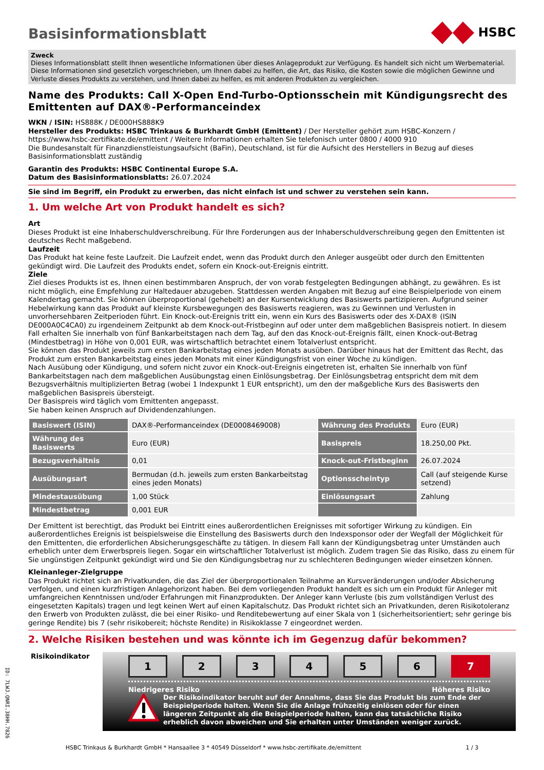HSBC
Basisinformationsblatt
Zweck
Dieses Informationsblatt stellt Ihnen wesentliche Informationen über dieses Anlageprodukt zur Verfügung. Es handelt sich nicht um Werbematerial. Diese Informationen sind gesetzlich vorgeschrieben, um Ihnen dabei zu helfen, die Art, das Risiko, die Kosten sowie die möglichen Gewinne und Verluste dieses Produkts zu verstehen, und Ihnen dabei zu helfen, es mit anderen Produkten zu vergleichen.
Name des Produkts: Call X-Open End-Turbo-Optionsschein mit Kündigungsrecht des Emittenten auf DAX®-Performanceindex
WKN / ISIN: HS888K / DE000HS888K9
Hersteller des Produkts: HSBC Trinkaus & Burkhardt GmbH (Emittent) / Der Hersteller gehört zum HSBC-Konzern / https://www.hsbc-zertifikate.de/emittent / Weitere Informationen erhalten Sie telefonisch unter 0800 / 4000 910
Die Bundesanstalt für Finanzdienstleistungsaufsicht (BaFin), Deutschland, ist für die Aufsicht des Herstellers in Bezug auf dieses Basisinformationsblatt zuständig
Garantin des Produkts: HSBC Continental Europe S.A.
Datum des Basisinformationsblatts: 26.07.2024
Sie sind im Begriff, ein Produkt zu erwerben, das nicht einfach ist und schwer zu verstehen sein kann.
1. Um welche Art von Produkt handelt es sich?
Art
Dieses Produkt ist eine Inhaberschuldverschreibung. Für Ihre Forderungen aus der Inhaberschuldverschreibung gegen den Emittenten ist deutsches Recht maßgebend.
Laufzeit
Das Produkt hat keine feste Laufzeit. Die Laufzeit endet, wenn das Produkt durch den Anleger ausgeübt oder durch den Emittenten gekündigt wird. Die Laufzeit des Produkts endet, sofern ein Knock-out-Ereignis eintritt.
Ziele
Ziel dieses Produkts ist es, Ihnen einen bestimmbaren Anspruch, der von vorab festgelegten Bedingungen abhängt, zu gewähren. Es ist nicht möglich, eine Empfehlung zur Haltedauer abzugeben. Stattdessen werden Angaben mit Bezug auf eine Beispielperiode von einem Kalendertag gemacht. Sie können überproportional (gehebelt) an der Kursentwicklung des Basiswerts partizipieren. Aufgrund seiner Hebelwirkung kann das Produkt auf kleinste Kursbewegungen des Basiswerts reagieren, was zu Gewinnen und Verlusten in unvorhersehbaren Zeitperioden führt. Ein Knock-out-Ereignis tritt ein, wenn ein Kurs des Basiswerts oder des X-DAX® (ISIN DE000A0C4CA0) zu irgendeinem Zeitpunkt ab dem Knock-out-Fristbeginn auf oder unter dem maßgeblichen Basispreis notiert. In diesem Fall erhalten Sie innerhalb von fünf Bankarbeitstagen nach dem Tag, auf den das Knock-out-Ereignis fällt, einen Knock-out-Betrag (Mindestbetrag) in Höhe von 0,001 EUR, was wirtschaftlich betrachtet einem Totalverlust entspricht.
Sie können das Produkt jeweils zum ersten Bankarbeitstag eines jeden Monats ausüben. Darüber hinaus hat der Emittent das Recht, das Produkt zum ersten Bankarbeitstag eines jeden Monats mit einer Kündigungsfrist von einer Woche zu kündigen.
Nach Ausübung oder Kündigung, und sofern nicht zuvor ein Knock-out-Ereignis eingetreten ist, erhalten Sie innerhalb von fünf Bankarbeitstagen nach dem maßgeblichen Ausübungstag einen Einlösungsbetrag. Der Einlösungsbetrag entspricht dem mit dem Bezugsverhältnis multiplizierten Betrag (wobei 1 Indexpunkt 1 EUR entspricht), um den der maßgebliche Kurs des Basiswerts den maßgeblichen Basispreis übersteigt.
Der Basispreis wird täglich vom Emittenten angepasst.
Sie haben keinen Anspruch auf Dividendenzahlungen.
| Basiswert (ISIN) | DAX®-Performanceindex (DE0008469008) | Währung des Produkts | Euro (EUR) |
| Währung des Basiswerts | Euro (EUR) | Basispreis | 18.250,00 Pkt. |
| Bezugsverhältnis | 0,01 | Knock-out-Fristbeginn | 26.07.2024 |
| Ausübungsart | Bermudan (d.h. jeweils zum ersten Bankarbeitstag eines jeden Monats) | Optionsscheintyp | Call (auf steigende Kurse setzend) |
| Mindestausübung | 1,00 Stück | Einlösungsart | Zahlung |
| Mindestbetrag | 0,001 EUR | | |
Der Emittent ist berechtigt, das Produkt bei Eintritt eines außerordentlichen Ereignisses mit sofortiger Wirkung zu kündigen. Ein außerordentliches Ereignis ist beispielsweise die Einstellung des Basiswerts durch den Indexsponsor oder der Wegfall der Möglichkeit für den Emittenten, die erforderlichen Absicherungsgeschäfte zu tätigen. In diesem Fall kann der Kündigungsbetrag unter Umständen auch erheblich unter dem Erwerbspreis liegen. Sogar ein wirtschaftlicher Totalverlust ist möglich. Zudem tragen Sie das Risiko, dass zu einem für Sie ungünstigen Zeitpunkt gekündigt wird und Sie den Kündigungsbetrag nur zu schlechteren Bedingungen wieder einsetzen können.
Kleinanleger-Zielgruppe
Das Produkt richtet sich an Privatkunden, die das Ziel der überproportionalen Teilnahme an Kursveränderungen und/oder Absicherung verfolgen, und einen kurzfristigen Anlagehorizont haben. Bei dem vorliegenden Produkt handelt es sich um ein Produkt für Anleger mit umfangreichen Kenntnissen und/oder Erfahrungen mit Finanzprodukten. Der Anleger kann Verluste (bis zum vollständigen Verlust des eingesetzten Kapitals) tragen und legt keinen Wert auf einen Kapitalschutz. Das Produkt richtet sich an Privatkunden, deren Risikotoleranz den Erwerb von Produkten zulässt, die bei einer Risiko- und Renditebewertung auf einer Skala von 1 (sicherheitsorientiert; sehr geringe bis geringe Rendite) bis 7 (sehr risikobereit; höchste Rendite) in Risikoklasse 7 eingeordnet werden.
2. Welche Risiken bestehen und was könnte ich im Gegenzug dafür bekommen?
Risikoindikator
1 2 3 4 5 6 7
Niedrigeres Risiko Höheres Risiko
Der Risikoindikator beruht auf der Annahme, dass Sie das Produkt bis zum Ende der Beispielperiode halten. Wenn Sie die Anlage frühzeitig einlösen oder für einen längeren Zeitpunkt als die Beispielperiode halten, kann das tatsächliche Risiko erheblich davon abweichen und Sie erhalten unter Umständen weniger zurück.
HSBC Trinkaus & Burkhardt GmbH * Hansaallee 3 * 40549 Düsseldorf * www.hsbc-zertifikate.de/emittent 1 / 3
ID: 7LWJ.QNRI.38HH.7826